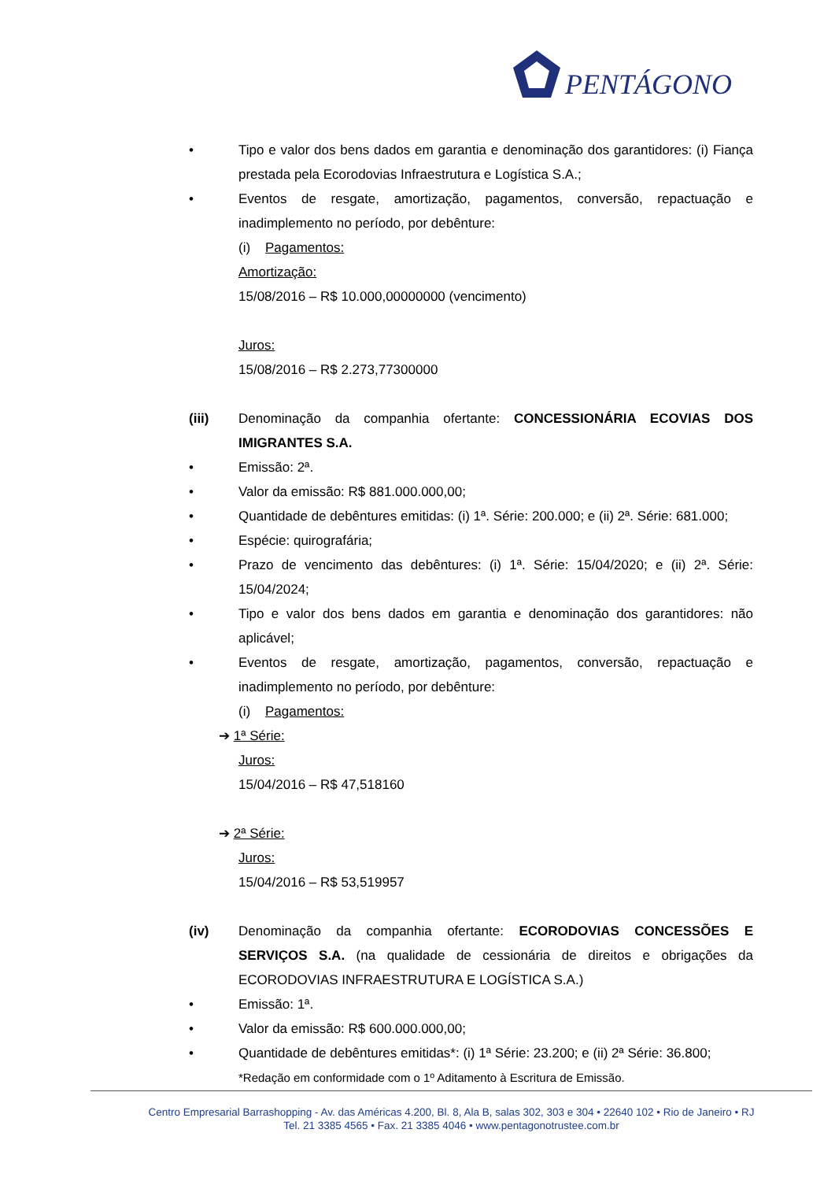PENTÁGONO
• Tipo e valor dos bens dados em garantia e denominação dos garantidores: (i) Fiança prestada pela Ecorodovias Infraestrutura e Logística S.A.;
• Eventos de resgate, amortização, pagamentos, conversão, repactuação e inadimplemento no período, por debênture:
(i) Pagamentos:
Amortização:
15/08/2016 – R$ 10.000,00000000 (vencimento)
Juros:
15/08/2016 – R$ 2.273,77300000
(iii) Denominação da companhia ofertante: CONCESSIONÁRIA ECOVIAS DOS IMIGRANTES S.A.
• Emissão: 2ª.
• Valor da emissão: R$ 881.000.000,00;
• Quantidade de debêntures emitidas: (i) 1ª. Série: 200.000; e (ii) 2ª. Série: 681.000;
• Espécie: quirografária;
• Prazo de vencimento das debêntures: (i) 1ª. Série: 15/04/2020; e (ii) 2ª. Série: 15/04/2024;
• Tipo e valor dos bens dados em garantia e denominação dos garantidores: não aplicável;
• Eventos de resgate, amortização, pagamentos, conversão, repactuação e inadimplemento no período, por debênture:
(i) Pagamentos:
➔ 1ª Série:
Juros:
15/04/2016 – R$ 47,518160
➔ 2ª Série:
Juros:
15/04/2016 – R$ 53,519957
(iv) Denominação da companhia ofertante: ECORODOVIAS CONCESSÕES E SERVIÇOS S.A. (na qualidade de cessionária de direitos e obrigações da ECORODOVIAS INFRAESTRUTURA E LOGÍSTICA S.A.)
• Emissão: 1ª.
• Valor da emissão: R$ 600.000.000,00;
• Quantidade de debêntures emitidas*: (i) 1ª Série: 23.200; e (ii) 2ª Série: 36.800;
*Redação em conformidade com o 1º Aditamento à Escritura de Emissão.
Centro Empresarial Barrashopping - Av. das Américas 4.200, Bl. 8, Ala B, salas 302, 303 e 304 • 22640 102 • Rio de Janeiro • RJ
Tel. 21 3385 4565 • Fax. 21 3385 4046 • www.pentagonotrustee.com.br